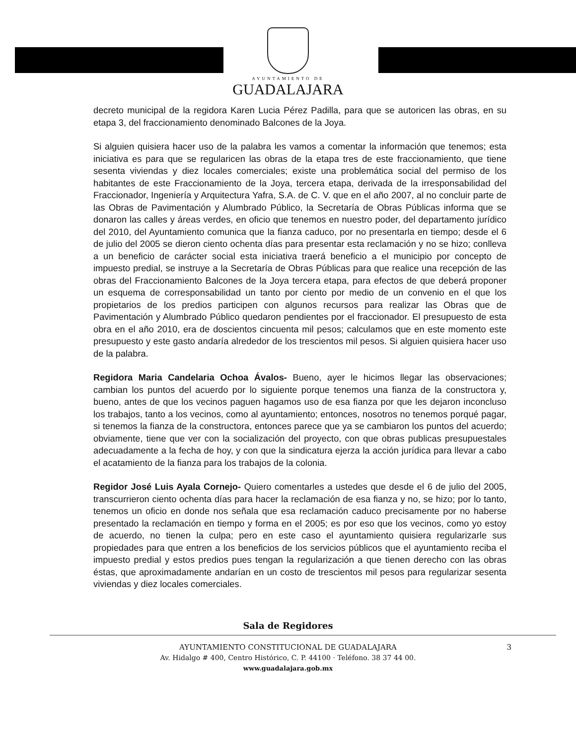AYUNTAMIENTO DE
GUADALAJARA
decreto municipal de la regidora Karen Lucia Pérez Padilla, para que se autoricen las obras, en su etapa 3, del fraccionamiento denominado Balcones de la Joya.
Si alguien quisiera hacer uso de la palabra les vamos a comentar la información que tenemos; esta iniciativa es para que se regularicen las obras de la etapa tres de este fraccionamiento, que tiene sesenta viviendas y diez locales comerciales; existe una problemática social del permiso de los habitantes de este Fraccionamiento de la Joya, tercera etapa, derivada de la irresponsabilidad del Fraccionador, Ingeniería y Arquitectura Yafra, S.A. de C. V. que en el año 2007, al no concluir parte de las Obras de Pavimentación y Alumbrado Público, la Secretaría de Obras Públicas informa que se donaron las calles y áreas verdes, en oficio que tenemos en nuestro poder, del departamento jurídico del 2010, del Ayuntamiento comunica que la fianza caduco, por no presentarla en tiempo; desde el 6 de julio del 2005 se dieron ciento ochenta días para presentar esta reclamación y no se hizo; conlleva a un beneficio de carácter social esta iniciativa traerá beneficio a el municipio por concepto de impuesto predial, se instruye a la Secretaría de Obras Públicas para que realice una recepción de las obras del Fraccionamiento Balcones de la Joya tercera etapa, para efectos de que deberá proponer un esquema de corresponsabilidad un tanto por ciento por medio de un convenio en el que los propietarios de los predios participen con algunos recursos para realizar las Obras que de Pavimentación y Alumbrado Público quedaron pendientes por el fraccionador. El presupuesto de esta obra en el año 2010, era de doscientos cincuenta mil pesos; calculamos que en este momento este presupuesto y este gasto andaría alrededor de los trescientos mil pesos. Si alguien quisiera hacer uso de la palabra.
Regidora Maria Candelaria Ochoa Ávalos- Bueno, ayer le hicimos llegar las observaciones; cambian los puntos del acuerdo por lo siguiente porque tenemos una fianza de la constructora y, bueno, antes de que los vecinos paguen hagamos uso de esa fianza por que les dejaron inconcluso los trabajos, tanto a los vecinos, como al ayuntamiento; entonces, nosotros no tenemos porqué pagar, si tenemos la fianza de la constructora, entonces parece que ya se cambiaron los puntos del acuerdo; obviamente, tiene que ver con la socialización del proyecto, con que obras publicas presupuestales adecuadamente a la fecha de hoy, y con que la sindicatura ejerza la acción jurídica para llevar a cabo el acatamiento de la fianza para los trabajos de la colonia.
Regidor José Luis Ayala Cornejo- Quiero comentarles a ustedes que desde el 6 de julio del 2005, transcurrieron ciento ochenta días para hacer la reclamación de esa fianza y no, se hizo; por lo tanto, tenemos un oficio en donde nos señala que esa reclamación caduco precisamente por no haberse presentado la reclamación en tiempo y forma en el 2005; es por eso que los vecinos, como yo estoy de acuerdo, no tienen la culpa; pero en este caso el ayuntamiento quisiera regularizarle sus propiedades para que entren a los beneficios de los servicios públicos que el ayuntamiento reciba el impuesto predial y estos predios pues tengan la regularización a que tienen derecho con las obras éstas, que aproximadamente andarían en un costo de trescientos mil pesos para regularizar sesenta viviendas y diez locales comerciales.
Sala de Regidores
AYUNTAMIENTO CONSTITUCIONAL DE GUADALAJARA 3
Av. Hidalgo # 400, Centro Histórico, C. P. 44100 · Teléfono. 38 37 44 00.
www.guadalajara.gob.mx